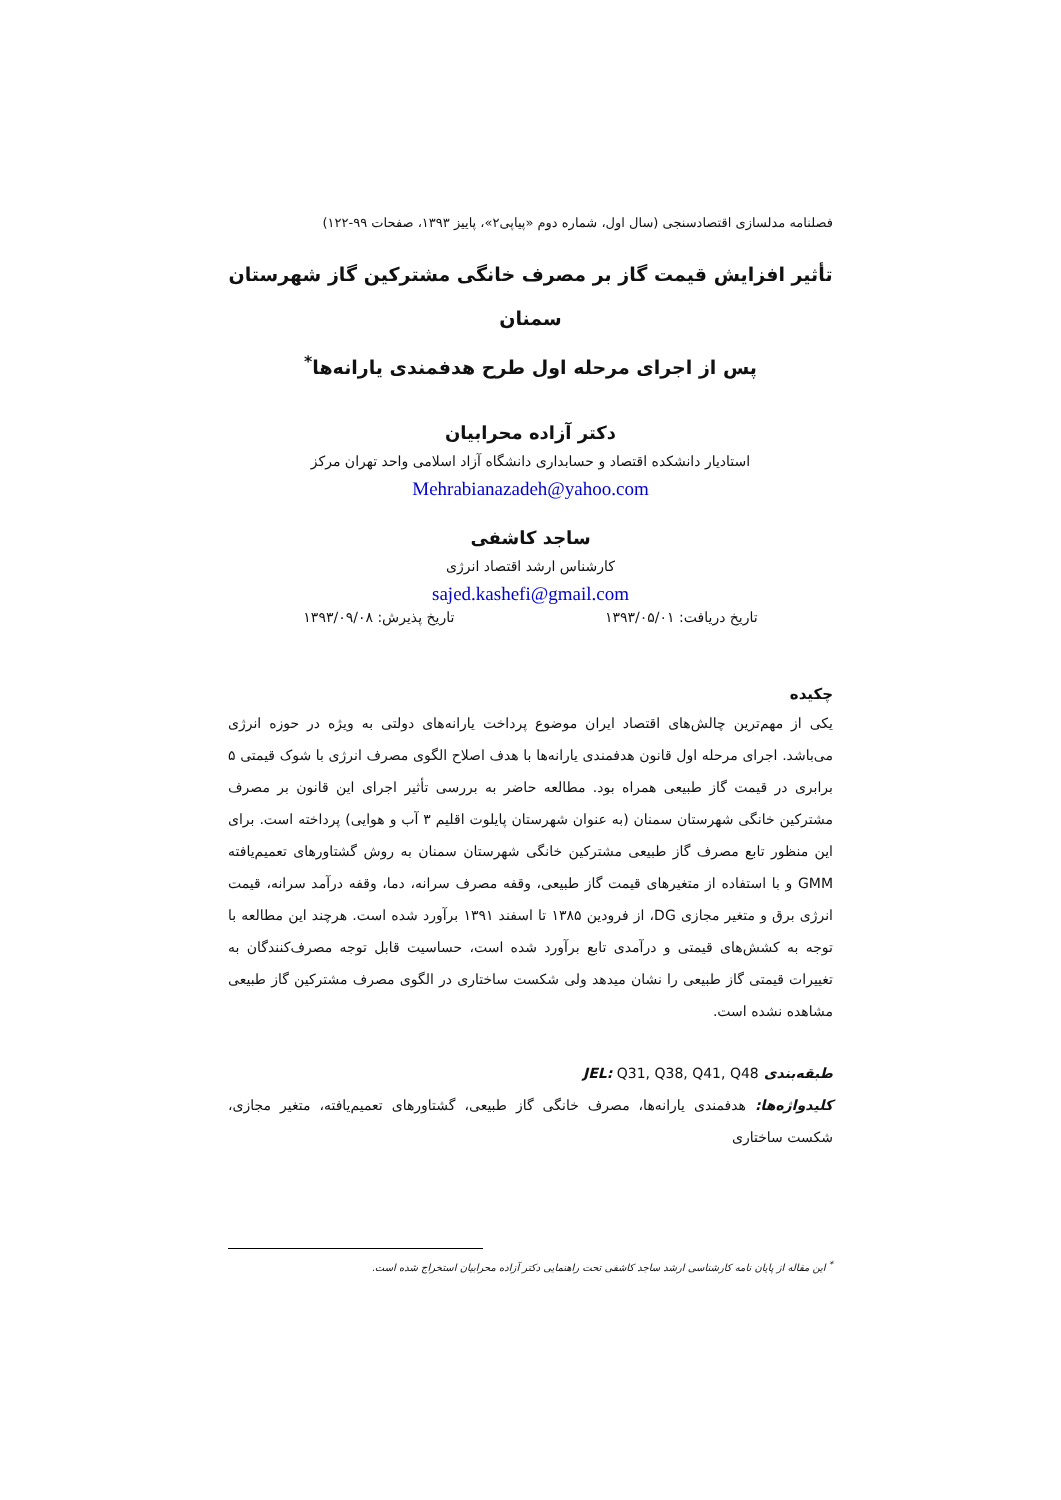فصلنامه مدلسازی اقتصادسنجی (سال اول، شماره دوم «پیاپی۲»، پاییز ۱۳۹۳، صفحات ۹۹-۱۲۲)
تأثیر افزایش قیمت گاز بر مصرف خانگی مشترکین گاز شهرستان سمنان
پس از اجرای مرحله اول طرح هدفمندی یارانه‌ها<sup>*</sup>
دکتر آزاده محرابیان
استادیار دانشکده اقتصاد و حسابداری دانشگاه آزاد اسلامی واحد تهران مرکز
Mehrabianazadeh@yahoo.com
ساجد کاشفی
کارشناس ارشد اقتصاد انرژی
sajed.kashefi@gmail.com
تاریخ دریافت: ۱۳۹۳/۰۵/۰۱ تاریخ پذیرش: ۱۳۹۳/۰۹/۰۸
چکیده
یکی از مهم‌ترین چالش‌های اقتصاد ایران موضوع پرداخت یارانه‌های دولتی به ویژه در حوزه انرژی می‌باشد. اجرای مرحله اول قانون هدفمندی یارانه‌ها با هدف اصلاح الگوی مصرف انرژی با شوک قیمتی ۵ برابری در قیمت گاز طبیعی همراه بود. مطالعه حاضر به بررسی تأثیر اجرای این قانون بر مصرف مشترکین خانگی شهرستان سمنان (به عنوان شهرستان پایلوت اقلیم ۳ آب و هوایی) پرداخته است. برای این منظور تابع مصرف گاز طبیعی مشترکین خانگی شهرستان سمنان به روش گشتاورهای تعمیم‌یافته GMM و با استفاده از متغیرهای قیمت گاز طبیعی، وقفه مصرف سرانه، دما، وقفه درآمد سرانه، قیمت انرژی برق و متغیر مجازی DG، از فرودین ۱۳۸۵ تا اسفند ۱۳۹۱ برآورد شده است. هرچند این مطالعه با توجه به کشش‌های قیمتی و درآمدی تابع برآورد شده است، حساسیت قابل توجه مصرف‌کنندگان به تغییرات قیمتی گاز طبیعی را نشان میدهد ولی شکست ساختاری در الگوی مصرف مشترکین گاز طبیعی مشاهده نشده است.
طبقه‌بندی JEL: Q31, Q38, Q41, Q48
کلیدواژه‌ها: هدفمندی یارانه‌ها، مصرف خانگی گاز طبیعی، گشتاورهای تعمیم‌یافته، متغیر مجازی، شکست ساختاری
<sup>*</sup> این مقاله از پایان نامه کارشناسی ارشد ساجد کاشفی تحت راهنمایی دکتر آزاده محرابیان استخراج شده است.